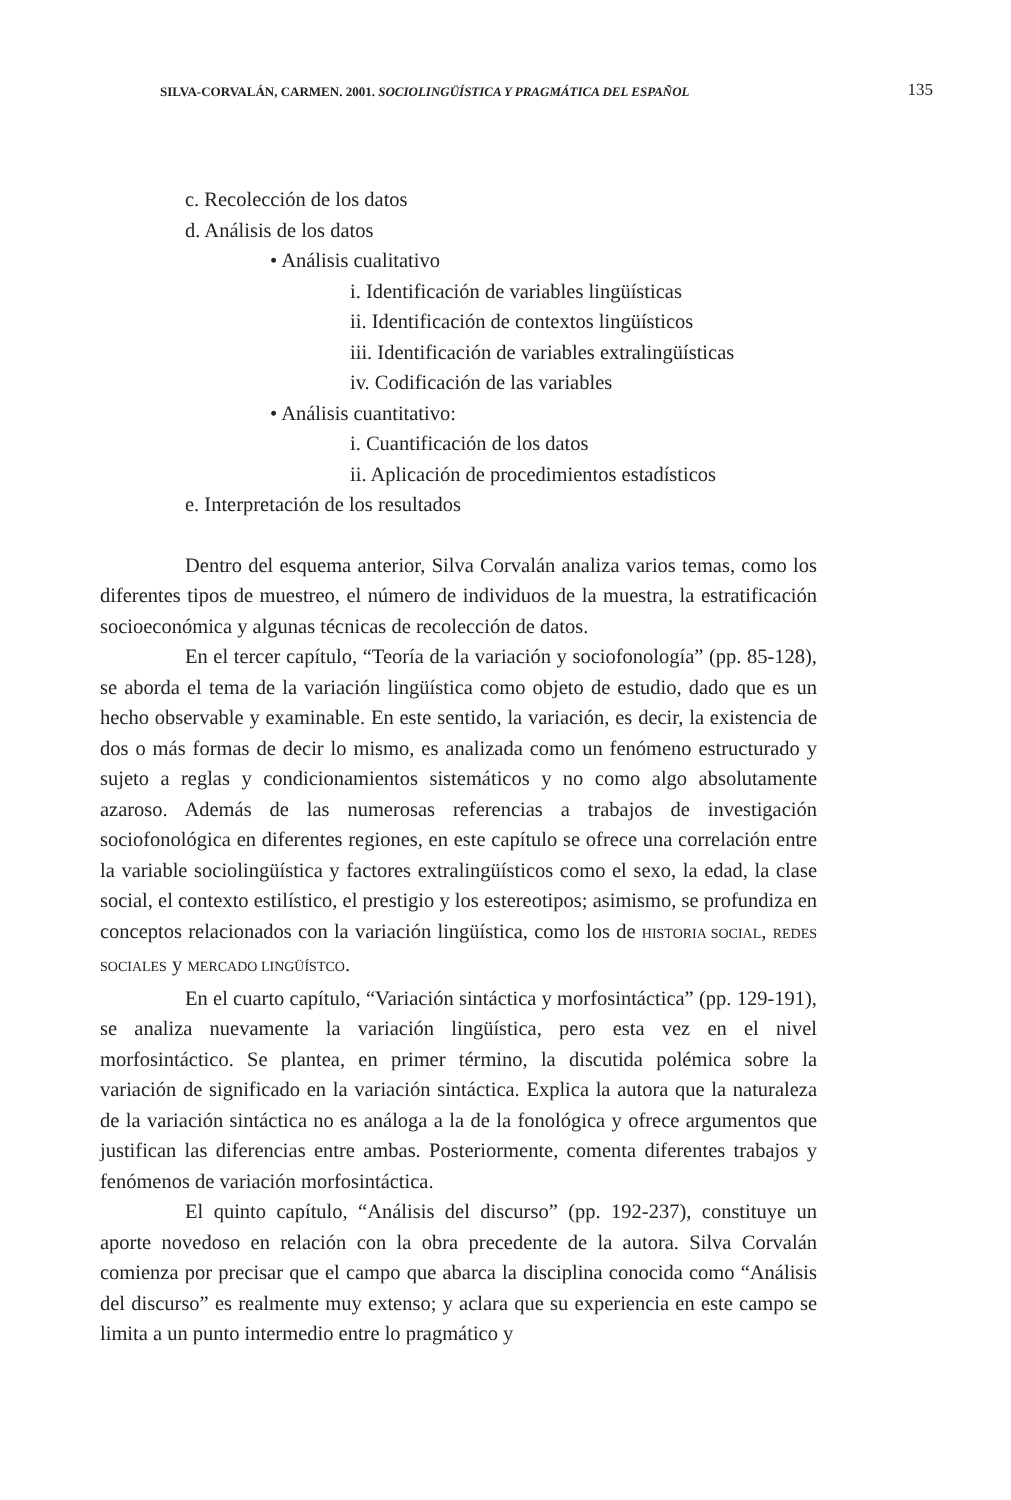SILVA-CORVALÁN, CARMEN. 2001. SOCIOLINGÜÍSTICA Y PRAGMÁTICA DEL ESPAÑOL 135
c. Recolección de los datos
d. Análisis de los datos
• Análisis cualitativo
i. Identificación de variables lingüísticas
ii. Identificación de contextos lingüísticos
iii. Identificación de variables extralingüísticas
iv. Codificación de las variables
• Análisis cuantitativo:
i. Cuantificación de los datos
ii. Aplicación de procedimientos estadísticos
e. Interpretación de los resultados
Dentro del esquema anterior, Silva Corvalán analiza varios temas, como los diferentes tipos de muestreo, el número de individuos de la muestra, la estratificación socioeconómica y algunas técnicas de recolección de datos.
En el tercer capítulo, “Teoría de la variación y sociofonología” (pp. 85-128), se aborda el tema de la variación lingüística como objeto de estudio, dado que es un hecho observable y examinable. En este sentido, la variación, es decir, la existencia de dos o más formas de decir lo mismo, es analizada como un fenómeno estructurado y sujeto a reglas y condicionamientos sistemáticos y no como algo absolutamente azaroso. Además de las numerosas referencias a trabajos de investigación sociofonológica en diferentes regiones, en este capítulo se ofrece una correlación entre la variable sociolingüística y factores extralingüísticos como el sexo, la edad, la clase social, el contexto estilístico, el prestigio y los estereotipos; asimismo, se profundiza en conceptos relacionados con la variación lingüística, como los de HISTORIA SOCIAL, REDES SOCIALES y MERCADO LINGÜÍSTCO.
En el cuarto capítulo, “Variación sintáctica y morfosintáctica” (pp. 129-191), se analiza nuevamente la variación lingüística, pero esta vez en el nivel morfosintáctico. Se plantea, en primer término, la discutida polémica sobre la variación de significado en la variación sintáctica. Explica la autora que la naturaleza de la variación sintáctica no es análoga a la de la fonológica y ofrece argumentos que justifican las diferencias entre ambas. Posteriormente, comenta diferentes trabajos y fenómenos de variación morfosintáctica.
El quinto capítulo, “Análisis del discurso” (pp. 192-237), constituye un aporte novedoso en relación con la obra precedente de la autora. Silva Corvalán comienza por precisar que el campo que abarca la disciplina conocida como “Análisis del discurso” es realmente muy extenso; y aclara que su experiencia en este campo se limita a un punto intermedio entre lo pragmático y